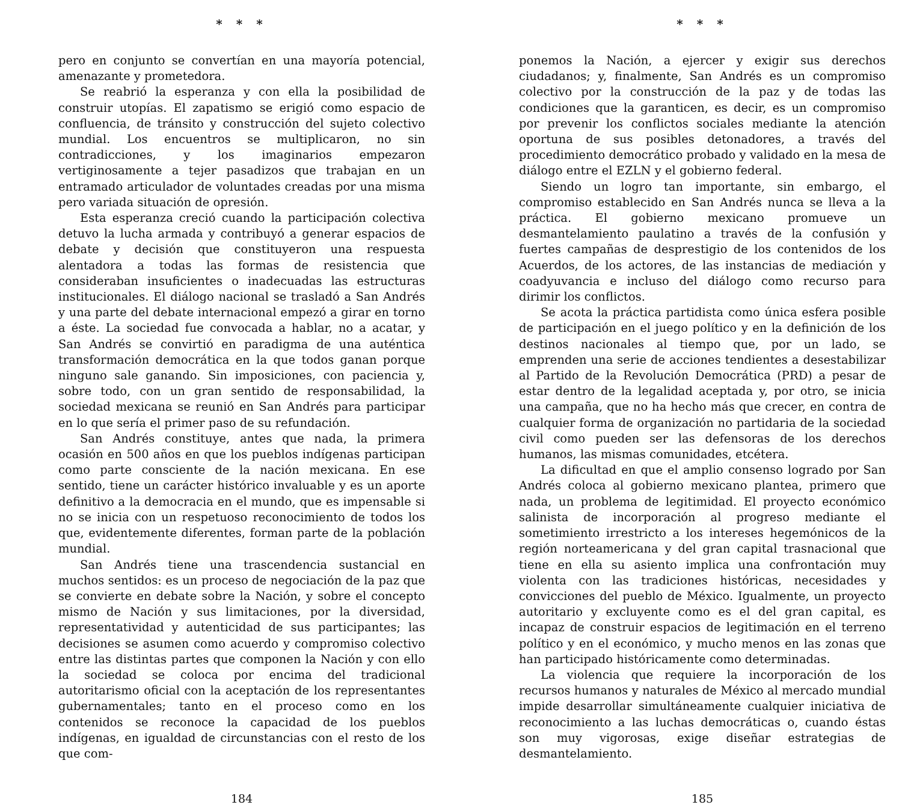* * *
pero en conjunto se convertían en una mayoría potencial, amenazante y prometedora.
Se reabrió la esperanza y con ella la posibilidad de construir utopías. El zapatismo se erigió como espacio de confluencia, de tránsito y construcción del sujeto colectivo mundial. Los encuentros se multiplicaron, no sin contradicciones, y los imaginarios empezaron vertiginosamente a tejer pasadizos que trabajan en un entramado articulador de voluntades creadas por una misma pero variada situación de opresión.
Esta esperanza creció cuando la participación colectiva detuvo la lucha armada y contribuyó a generar espacios de debate y decisión que constituyeron una respuesta alentadora a todas las formas de resistencia que consideraban insuficientes o inadecuadas las estructuras institucionales. El diálogo nacional se trasladó a San Andrés y una parte del debate internacional empezó a girar en torno a éste. La sociedad fue convocada a hablar, no a acatar, y San Andrés se convirtió en paradigma de una auténtica transformación democrática en la que todos ganan porque ninguno sale ganando. Sin imposiciones, con paciencia y, sobre todo, con un gran sentido de responsabilidad, la sociedad mexicana se reunió en San Andrés para participar en lo que sería el primer paso de su refundación.
San Andrés constituye, antes que nada, la primera ocasión en 500 años en que los pueblos indígenas participan como parte consciente de la nación mexicana. En ese sentido, tiene un carácter histórico invaluable y es un aporte definitivo a la democracia en el mundo, que es impensable si no se inicia con un respetuoso reconocimiento de todos los que, evidentemente diferentes, forman parte de la población mundial.
San Andrés tiene una trascendencia sustancial en muchos sentidos: es un proceso de negociación de la paz que se convierte en debate sobre la Nación, y sobre el concepto mismo de Nación y sus limitaciones, por la diversidad, representatividad y autenticidad de sus participantes; las decisiones se asumen como acuerdo y compromiso colectivo entre las distintas partes que componen la Nación y con ello la sociedad se coloca por encima del tradicional autoritarismo oficial con la aceptación de los representantes gubernamentales; tanto en el proceso como en los contenidos se reconoce la capacidad de los pueblos indígenas, en igualdad de circunstancias con el resto de los que com-
184
* * *
ponemos la Nación, a ejercer y exigir sus derechos ciudadanos; y, finalmente, San Andrés es un compromiso colectivo por la construcción de la paz y de todas las condiciones que la garanticen, es decir, es un compromiso por prevenir los conflictos sociales mediante la atención oportuna de sus posibles detonadores, a través del procedimiento democrático probado y validado en la mesa de diálogo entre el EZLN y el gobierno federal.
Siendo un logro tan importante, sin embargo, el compromiso establecido en San Andrés nunca se lleva a la práctica. El gobierno mexicano promueve un desmantelamiento paulatino a través de la confusión y fuertes campañas de desprestigio de los contenidos de los Acuerdos, de los actores, de las instancias de mediación y coadyuvancia e incluso del diálogo como recurso para dirimir los conflictos.
Se acota la práctica partidista como única esfera posible de participación en el juego político y en la definición de los destinos nacionales al tiempo que, por un lado, se emprenden una serie de acciones tendientes a desestabilizar al Partido de la Revolución Democrática (PRD) a pesar de estar dentro de la legalidad aceptada y, por otro, se inicia una campaña, que no ha hecho más que crecer, en contra de cualquier forma de organización no partidaria de la sociedad civil como pueden ser las defensoras de los derechos humanos, las mismas comunidades, etcétera.
La dificultad en que el amplio consenso logrado por San Andrés coloca al gobierno mexicano plantea, primero que nada, un problema de legitimidad. El proyecto económico salinista de incorporación al progreso mediante el sometimiento irrestricto a los intereses hegemónicos de la región norteamericana y del gran capital trasnacional que tiene en ella su asiento implica una confrontación muy violenta con las tradiciones históricas, necesidades y convicciones del pueblo de México. Igualmente, un proyecto autoritario y excluyente como es el del gran capital, es incapaz de construir espacios de legitimación en el terreno político y en el económico, y mucho menos en las zonas que han participado históricamente como determinadas.
La violencia que requiere la incorporación de los recursos humanos y naturales de México al mercado mundial impide desarrollar simultáneamente cualquier iniciativa de reconocimiento a las luchas democráticas o, cuando éstas son muy vigorosas, exige diseñar estrategias de desmantelamiento.
185